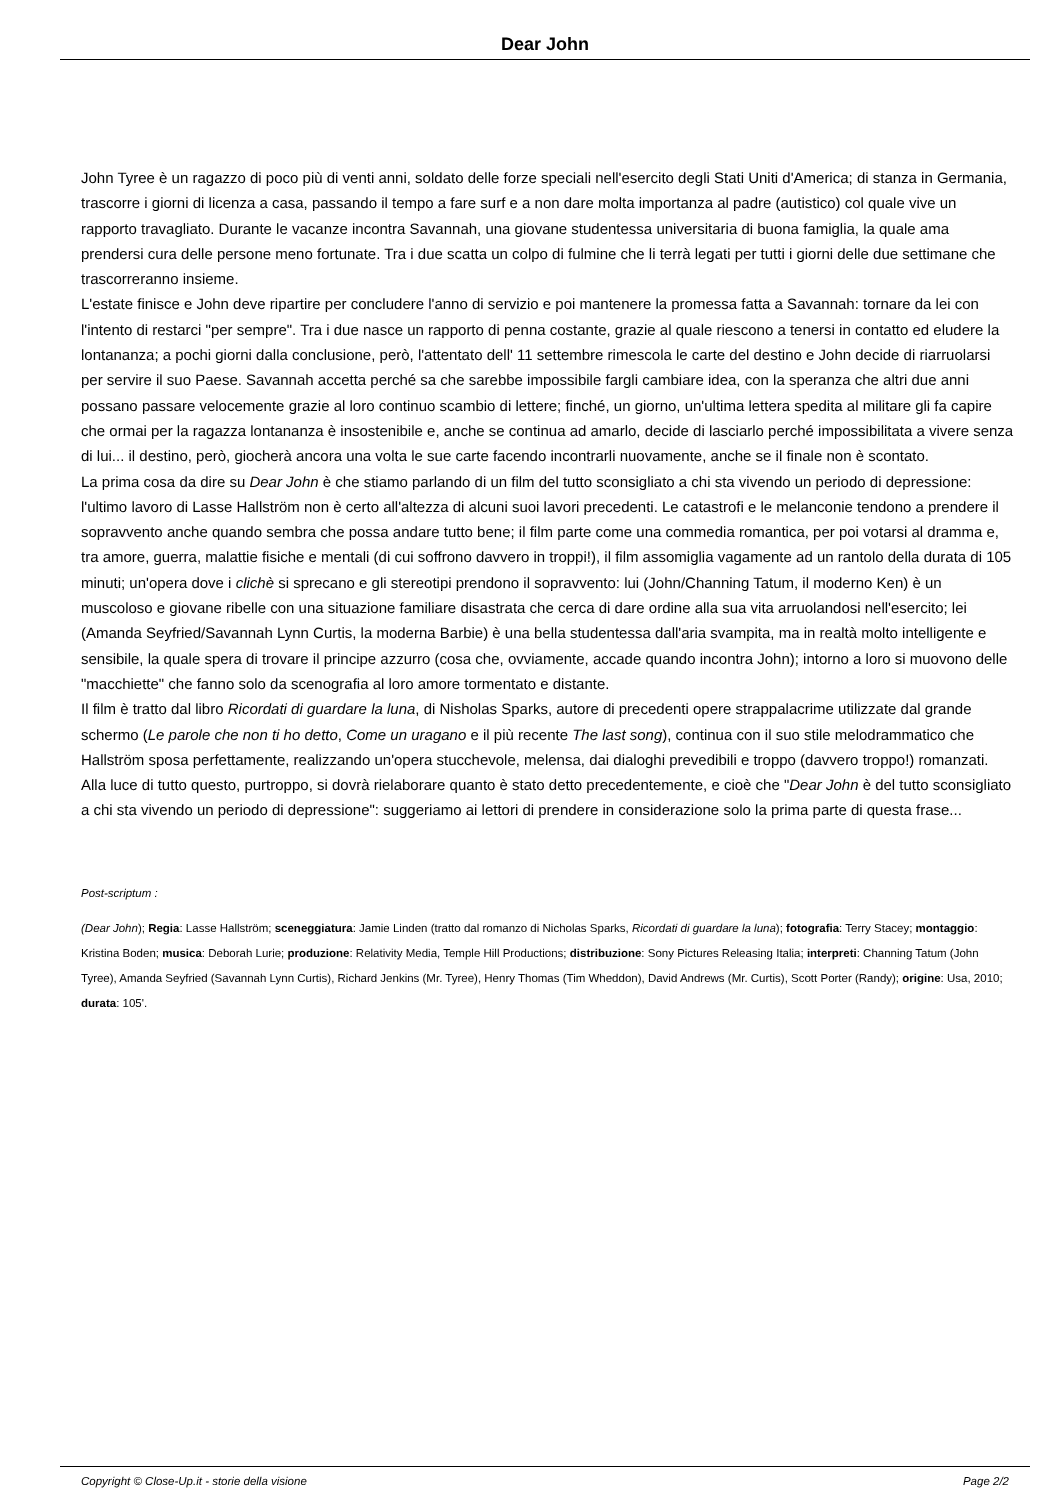Dear John
John Tyree è un ragazzo di poco più di venti anni, soldato delle forze speciali nell'esercito degli Stati Uniti d'America; di stanza in Germania, trascorre i giorni di licenza a casa, passando il tempo a fare surf e a non dare molta importanza al padre (autistico) col quale vive un rapporto travagliato. Durante le vacanze incontra Savannah, una giovane studentessa universitaria di buona famiglia, la quale ama prendersi cura delle persone meno fortunate. Tra i due scatta un colpo di fulmine che li terrà legati per tutti i giorni delle due settimane che trascorreranno insieme.
L'estate finisce e John deve ripartire per concludere l'anno di servizio e poi mantenere la promessa fatta a Savannah: tornare da lei con l'intento di restarci "per sempre". Tra i due nasce un rapporto di penna costante, grazie al quale riescono a tenersi in contatto ed eludere la lontananza; a pochi giorni dalla conclusione, però, l'attentato dell' 11 settembre rimescola le carte del destino e John decide di riarruolarsi per servire il suo Paese. Savannah accetta perché sa che sarebbe impossibile fargli cambiare idea, con la speranza che altri due anni possano passare velocemente grazie al loro continuo scambio di lettere; finché, un giorno, un'ultima lettera spedita al militare gli fa capire che ormai per la ragazza lontananza è insostenibile e, anche se continua ad amarlo, decide di lasciarlo perché impossibilitata a vivere senza di lui... il destino, però, giocherà ancora una volta le sue carte facendo incontrarli nuovamente, anche se il finale non è scontato.
La prima cosa da dire su Dear John è che stiamo parlando di un film del tutto sconsigliato a chi sta vivendo un periodo di depressione: l'ultimo lavoro di Lasse Hallström non è certo all'altezza di alcuni suoi lavori precedenti. Le catastrofi e le melanconie tendono a prendere il sopravvento anche quando sembra che possa andare tutto bene; il film parte come una commedia romantica, per poi votarsi al dramma e, tra amore, guerra, malattie fisiche e mentali (di cui soffrono davvero in troppi!), il film assomiglia vagamente ad un rantolo della durata di 105 minuti; un'opera dove i clichè si sprecano e gli stereotipi prendono il sopravvento: lui (John/Channing Tatum, il moderno Ken) è un muscoloso e giovane ribelle con una situazione familiare disastrata che cerca di dare ordine alla sua vita arruolandosi nell'esercito; lei (Amanda Seyfried/Savannah Lynn Curtis, la moderna Barbie) è una bella studentessa dall'aria svampita, ma in realtà molto intelligente e sensibile, la quale spera di trovare il principe azzurro (cosa che, ovviamente, accade quando incontra John); intorno a loro si muovono delle "macchiette" che fanno solo da scenografia al loro amore tormentato e distante.
Il film è tratto dal libro Ricordati di guardare la luna, di Nisholas Sparks, autore di precedenti opere strappalacrime utilizzate dal grande schermo (Le parole che non ti ho detto, Come un uragano e il più recente The last song), continua con il suo stile melodrammatico che Hallström sposa perfettamente, realizzando un'opera stucchevole, melensa, dai dialoghi prevedibili e troppo (davvero troppo!) romanzati.
Alla luce di tutto questo, purtroppo, si dovrà rielaborare quanto è stato detto precedentemente, e cioè che "Dear John è del tutto sconsigliato a chi sta vivendo un periodo di depressione": suggeriamo ai lettori di prendere in considerazione solo la prima parte di questa frase...
Post-scriptum :
(Dear John); Regia: Lasse Hallström; sceneggiatura: Jamie Linden (tratto dal romanzo di Nicholas Sparks, Ricordati di guardare la luna); fotografia: Terry Stacey; montaggio: Kristina Boden; musica: Deborah Lurie; produzione: Relativity Media, Temple Hill Productions; distribuzione: Sony Pictures Releasing Italia; interpreti: Channing Tatum (John Tyree), Amanda Seyfried (Savannah Lynn Curtis), Richard Jenkins (Mr. Tyree), Henry Thomas (Tim Wheddon), David Andrews (Mr. Curtis), Scott Porter (Randy); origine: Usa, 2010; durata: 105'.
Copyright © Close-Up.it - storie della visione Page 2/2